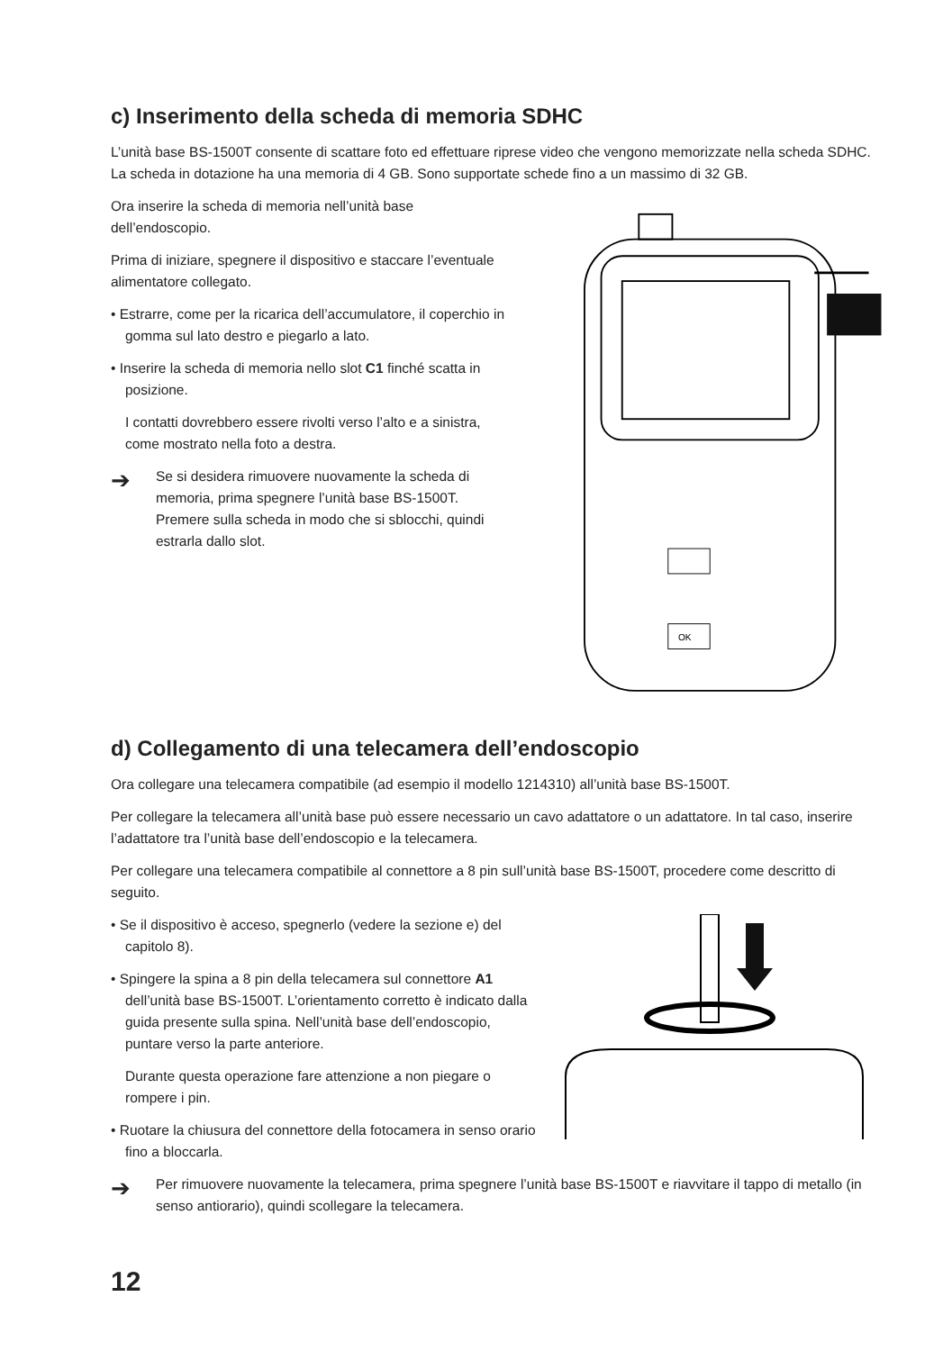c) Inserimento della scheda di memoria SDHC
L’unità base BS-1500T consente di scattare foto ed effettuare riprese video che vengono memorizzate nella scheda SDHC. La scheda in dotazione ha una memoria di 4 GB. Sono supportate schede fino a un massimo di 32 GB.
Ora inserire la scheda di memoria nell’unità base dell’endoscopio.
Prima di iniziare, spegnere il dispositivo e staccare l’eventuale alimentatore collegato.
• Estrarre, come per la ricarica dell’accumulatore, il coperchio in gomma sul lato destro e piegarlo a lato.
• Inserire la scheda di memoria nello slot C1 finché scatta in posizione.
I contatti dovrebbero essere rivolti verso l’alto e a sinistra, come mostrato nella foto a destra.
➔ Se si desidera rimuovere nuovamente la scheda di memoria, prima spegnere l’unità base BS-1500T. Premere sulla scheda in modo che si sblocchi, quindi estrarla dallo slot.
OK
d) Collegamento di una telecamera dell’endoscopio
Ora collegare una telecamera compatibile (ad esempio il modello 1214310) all’unità base BS-1500T.
Per collegare la telecamera all’unità base può essere necessario un cavo adattatore o un adattatore. In tal caso, inserire l’adattatore tra l’unità base dell’endoscopio e la telecamera.
Per collegare una telecamera compatibile al connettore a 8 pin sull’unità base BS-1500T, procedere come descritto di seguito.
• Se il dispositivo è acceso, spegnerlo (vedere la sezione e) del capitolo 8).
• Spingere la spina a 8 pin della telecamera sul connettore A1 dell’unità base BS-1500T. L’orientamento corretto è indicato dalla guida presente sulla spina. Nell’unità base dell’endoscopio, puntare verso la parte anteriore.
Durante questa operazione fare attenzione a non piegare o rompere i pin.
• Ruotare la chiusura del connettore della fotocamera in senso orario fino a bloccarla.
➔ Per rimuovere nuovamente la telecamera, prima spegnere l’unità base BS-1500T e riavvitare il tappo di metallo (in senso antiorario), quindi scollegare la telecamera.
12